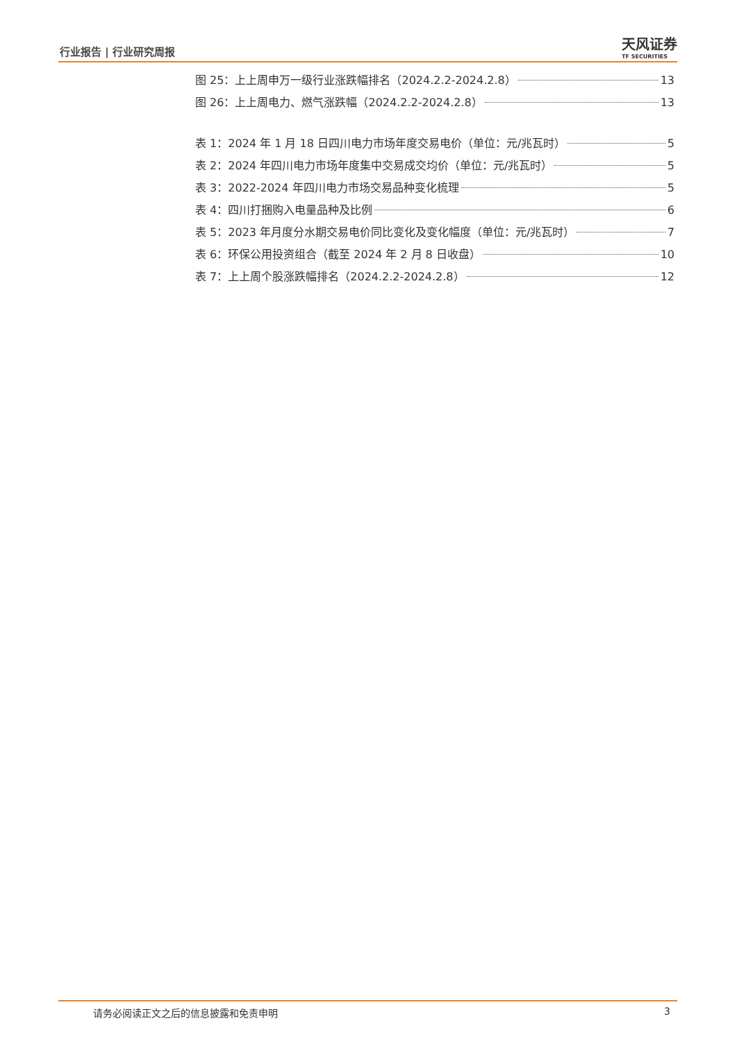行业报告 | 行业研究周报 天风证券
TF SECURITIES
图 25：上上周申万一级行业涨跌幅排名（2024.2.2-2024.2.8） 13
图 26：上上周电力、燃气涨跌幅（2024.2.2-2024.2.8） 13
表 1：2024 年 1 月 18 日四川电力市场年度交易电价（单位：元/兆瓦时） 5
表 2：2024 年四川电力市场年度集中交易成交均价（单位：元/兆瓦时） 5
表 3：2022-2024 年四川电力市场交易品种变化梳理 5
表 4：四川打捆购入电量品种及比例 6
表 5：2023 年月度分水期交易电价同比变化及变化幅度（单位：元/兆瓦时） 7
表 6：环保公用投资组合（截至 2024 年 2 月 8 日收盘） 10
表 7：上上周个股涨跌幅排名（2024.2.2-2024.2.8） 12
请务必阅读正文之后的信息披露和免责申明 3